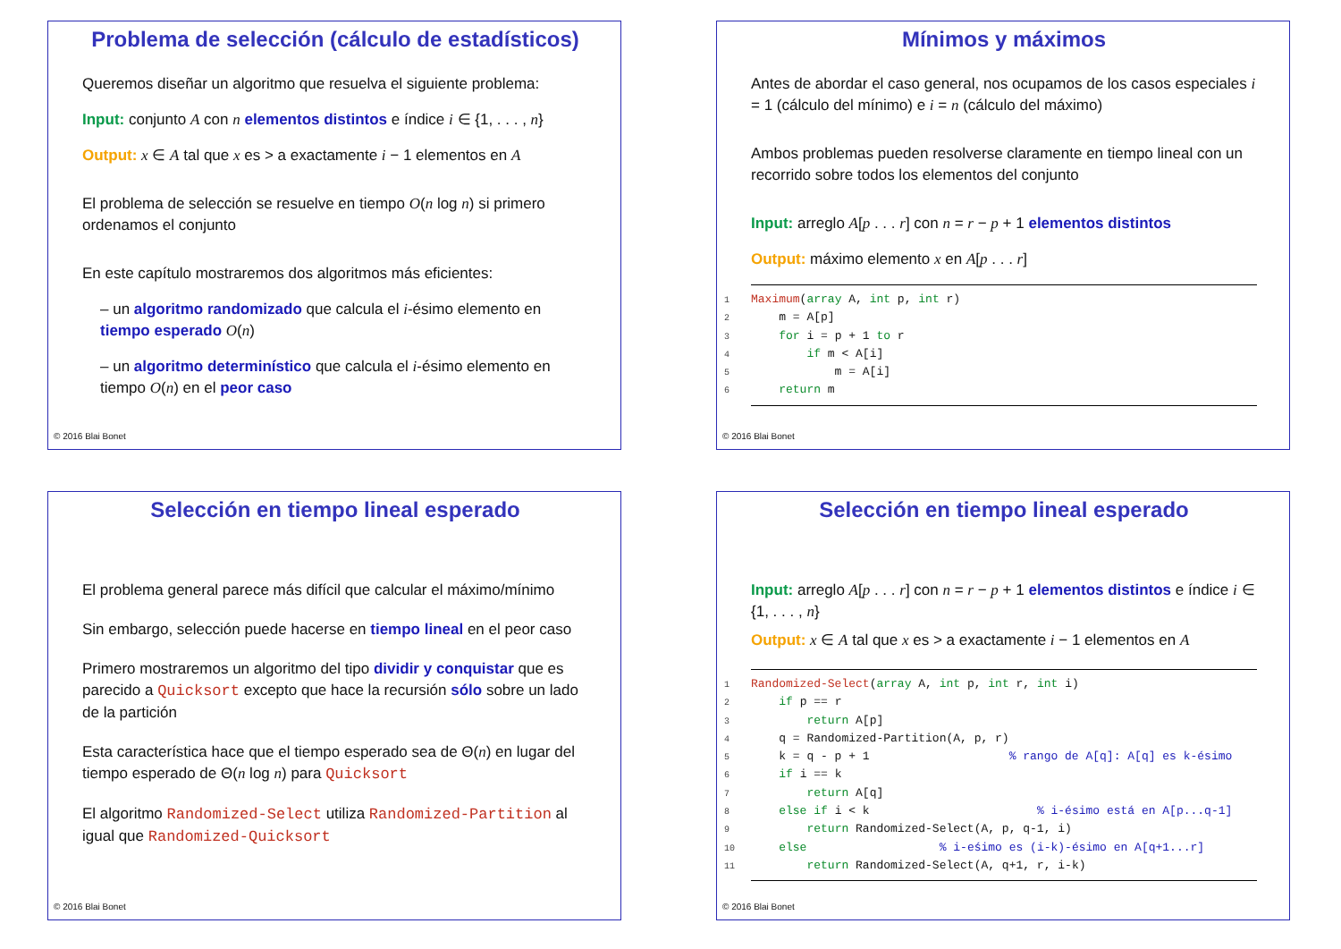Problema de selección (cálculo de estadísticos)
Queremos diseñar un algoritmo que resuelva el siguiente problema:
Input: conjunto A con n elementos distintos e índice i ∈ {1, . . . , n}
Output: x ∈ A tal que x es > a exactamente i − 1 elementos en A
El problema de selección se resuelve en tiempo O(n log n) si primero ordenamos el conjunto
En este capítulo mostraremos dos algoritmos más eficientes:
– un algoritmo randomizado que calcula el i-ésimo elemento en tiempo esperado O(n)
– un algoritmo determinístico que calcula el i-ésimo elemento en tiempo O(n) en el peor caso
© 2016 Blai Bonet
Mínimos y máximos
Antes de abordar el caso general, nos ocupamos de los casos especiales i = 1 (cálculo del mínimo) e i = n (cálculo del máximo)
Ambos problemas pueden resolverse claramente en tiempo lineal con un recorrido sobre todos los elementos del conjunto
Input: arreglo A[p . . . r] con n = r − p + 1 elementos distintos
Output: máximo elemento x en A[p . . . r]
1 Maximum(array A, int p, int r)
2    m = A[p]
3    for i = p + 1 to r
4        if m < A[i]
5            m = A[i]
6    return m
© 2016 Blai Bonet
Selección en tiempo lineal esperado
El problema general parece más difícil que calcular el máximo/mínimo
Sin embargo, selección puede hacerse en tiempo lineal en el peor caso
Primero mostraremos un algoritmo del tipo dividir y conquistar que es parecido a Quicksort excepto que hace la recursión sólo sobre un lado de la partición
Esta característica hace que el tiempo esperado sea de Θ(n) en lugar del tiempo esperado de Θ(n log n) para Quicksort
El algoritmo Randomized-Select utiliza Randomized-Partition al igual que Randomized-Quicksort
© 2016 Blai Bonet
Selección en tiempo lineal esperado
Input: arreglo A[p . . . r] con n = r − p + 1 elementos distintos e índice i ∈ {1, . . . , n}
Output: x ∈ A tal que x es > a exactamente i − 1 elementos en A
1 Randomized-Select(array A, int p, int r, int i)
2    if p == r
3        return A[p]
4    q = Randomized-Partition(A, p, r)
5    k = q - p + 1                    % rango de A[q]: A[q] es k-ésimo
6    if i == k
7        return A[q]
8    else if i < k                        % i-ésimo está en A[p...q-1]
9        return Randomized-Select(A, p, q-1, i)
10    else                   % i-eśimo es (i-k)-ésimo en A[q+1...r]
11        return Randomized-Select(A, q+1, r, i-k)
© 2016 Blai Bonet